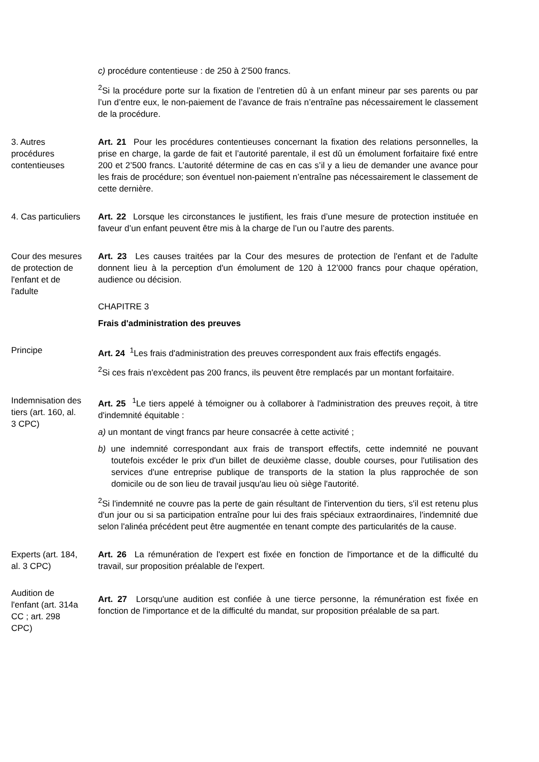c) procédure contentieuse : de 250 à 2’500 francs.
<sup>2</sup> Si la procédure porte sur la fixation de l’entretien dû à un enfant mineur par ses parents ou par l’un d’entre eux, le non-paiement de l’avance de frais n’entraîne pas nécessairement le classement de la procédure.
3. Autres procédures contentieuses
Art. 21 Pour les procédures contentieuses concernant la fixation des relations personnelles, la prise en charge, la garde de fait et l’autorité parentale, il est dû un émolument forfaitaire fixé entre 200 et 2’500 francs. L’autorité détermine de cas en cas s’il y a lieu de demander une avance pour les frais de procédure; son éventuel non-paiement n’entraîne pas nécessairement le classement de cette dernière.
4. Cas particuliers
Art. 22 Lorsque les circonstances le justifient, les frais d’une mesure de protection instituée en faveur d’un enfant peuvent être mis à la charge de l’un ou l’autre des parents.
Cour des mesures de protection de l'enfant et de l'adulte
Art. 23 Les causes traitées par la Cour des mesures de protection de l'enfant et de l'adulte donnent lieu à la perception d'un émolument de 120 à 12’000 francs pour chaque opération, audience ou décision.
CHAPITRE 3
Frais d'administration des preuves
Principe Art. 24 <sup>1</sup>Les frais d'administration des preuves correspondent aux frais effectifs engagés.
<sup>2</sup> Si ces frais n'excèdent pas 200 francs, ils peuvent être remplacés par un montant forfaitaire.
Indemnisation des tiers (art. 160, al. 3 CPC)
Art. 25 <sup>1</sup>Le tiers appelé à témoigner ou à collaborer à l'administration des preuves reçoit, à titre d'indemnité équitable :
a) un montant de vingt francs par heure consacrée à cette activité ;
b) une indemnité correspondant aux frais de transport effectifs, cette indemnité ne pouvant toutefois excéder le prix d'un billet de deuxième classe, double courses, pour l'utilisation des services d'une entreprise publique de transports de la station la plus rapprochée de son domicile ou de son lieu de travail jusqu'au lieu où siège l'autorité.
<sup>2</sup> Si l'indemnité ne couvre pas la perte de gain résultant de l'intervention du tiers, s'il est retenu plus d'un jour ou si sa participation entraîne pour lui des frais spéciaux extraordinaires, l'indemnité due selon l'alinéa précédent peut être augmentée en tenant compte des particularités de la cause.
Experts (art. 184, al. 3 CPC)
Art. 26 La rémunération de l'expert est fixée en fonction de l'importance et de la difficulté du travail, sur proposition préalable de l'expert.
Audition de l'enfant (art. 314a CC ; art. 298 CPC)
Art. 27 Lorsqu'une audition est confiée à une tierce personne, la rémunération est fixée en fonction de l'importance et de la difficulté du mandat, sur proposition préalable de sa part.